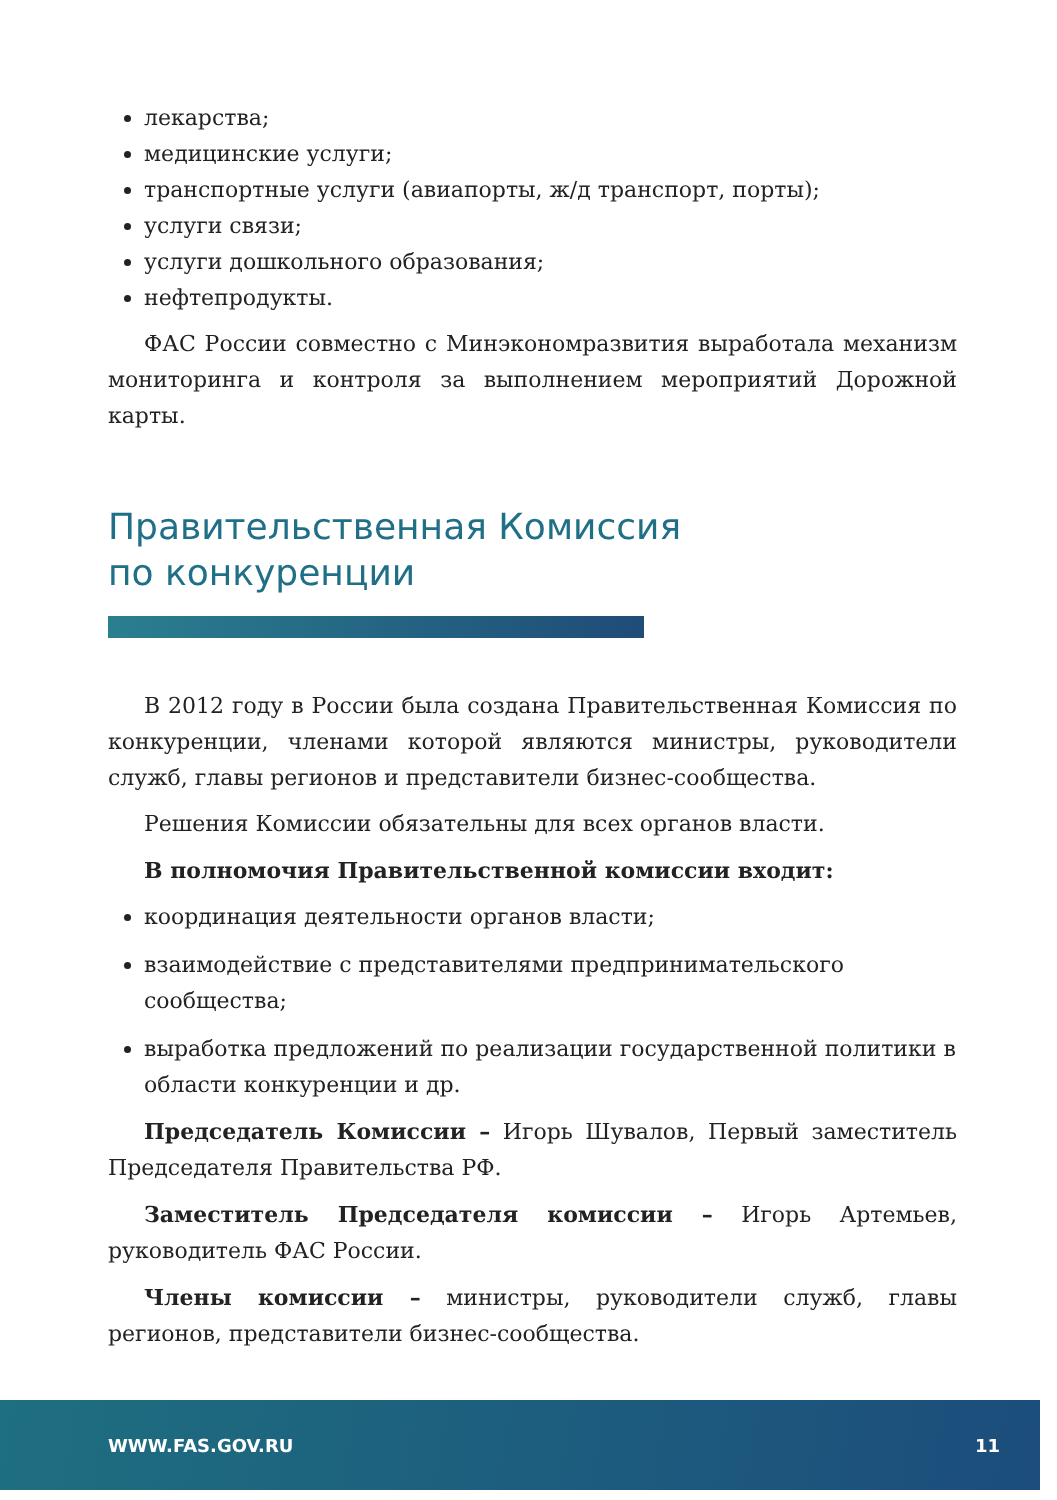лекарства;
медицинские услуги;
транспортные услуги (авиапорты, ж/д транспорт, порты);
услуги связи;
услуги дошкольного образования;
нефтепродукты.
ФАС России совместно с Минэкономразвития выработала механизм мониторинга и контроля за выполнением мероприятий Дорожной карты.
Правительственная Комиссия
по конкуренции
В 2012 году в России была создана Правительственная Комиссия по конкуренции, членами которой являются министры, руководители служб, главы регионов и представители бизнес-сообщества.
Решения Комиссии обязательны для всех органов власти.
В полномочия Правительственной комиссии входит:
координация деятельности органов власти;
взаимодействие с представителями предпринимательского сообщества;
выработка предложений по реализации государственной политики в области конкуренции и др.
Председатель Комиссии – Игорь Шувалов, Первый заместитель Председателя Правительства РФ.
Заместитель Председателя комиссии – Игорь Артемьев, руководитель ФАС России.
Члены комиссии – министры, руководители служб, главы регионов, представители бизнес-сообщества.
WWW.FAS.GOV.RU 11